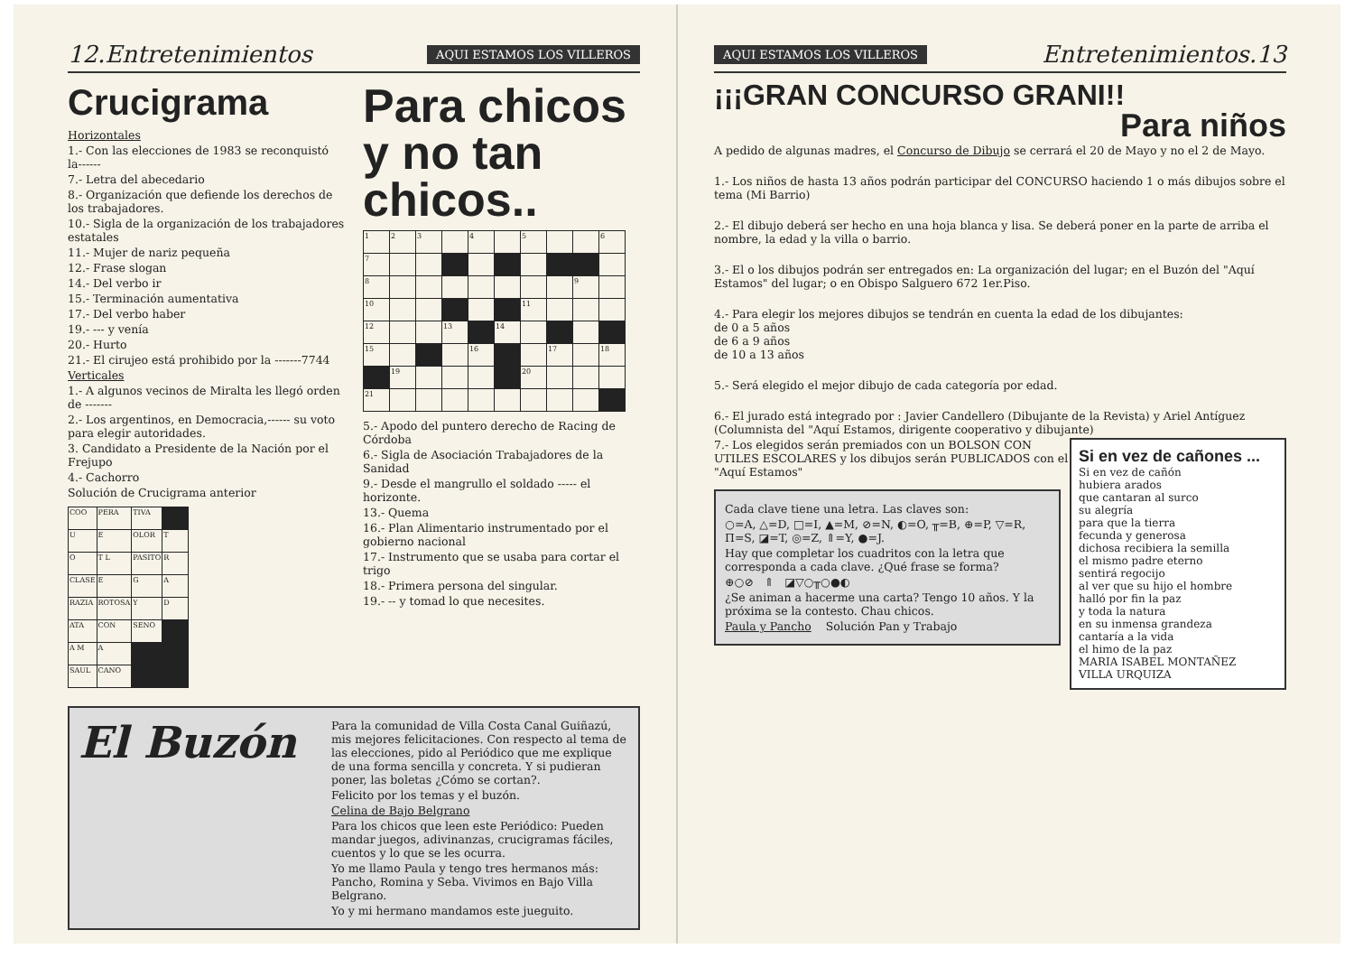12.Entretenimientos AQUI ESTAMOS LOS VILLEROS
Crucigrama
Horizontales
1.- Con las elecciones de 1983 se reconquistó la------
7.- Letra del abecedario
8.- Organización que defiende los derechos de los trabajadores.
10.- Sigla de la organización de los trabajadores estatales
11.- Mujer de nariz pequeña
12.- Frase slogan
14.- Del verbo ir
15.- Terminación aumentativa
17.- Del verbo haber
19.- --- y venía
20.- Hurto
21.- El cirujeo está prohibido por la -------7744
Verticales
1.- A algunos vecinos de Miralta les llegó orden de -------
2.- Los argentinos, en Democracia,------ su voto para elegir autoridades.
3. Candidato a Presidente de la Nación por el Frejupo
4.- Cachorro
Solución de Crucigrama anterior
| COO | PERA | TIVA | |
| U | E | OLOR | T |
| O | T L | PASITO | R |
| CLASE | E | G | A |
| RAZIA | ROTOSA | Y | D |
| ATA | CON | SENO | |
| A M | A | | |
| SAUL | CANO | | |
Para chicos y no tan chicos..
| 1 | 2 | 3 | | 4 | | 5 | | | 6 |
| 7 | | | | | | | | | |
| 8 | | | | | | | | 9 | |
| 10 | | | | | | 11 | | | |
| 12 | | | 13 | | 14 | | | | |
| 15 | | | | 16 | | | 17 | | 18 |
| | 19 | | | | | 20 | | | |
| 21 | | | | | | | | | |
5.- Apodo del puntero derecho de Racing de Córdoba
6.- Sigla de Asociación Trabajadores de la Sanidad
9.- Desde el mangrullo el soldado ----- el horizonte.
13.- Quema
16.- Plan Alimentario instrumentado por el gobierno nacional
17.- Instrumento que se usaba para cortar el trigo
18.- Primera persona del singular.
19.- -- y tomad lo que necesites.
El Buzón
Para la comunidad de Villa Costa Canal Guiñazú, mis mejores felicitaciones. Con respecto al tema de las elecciones, pido al Periódico que me explique de una forma sencilla y concreta. Y si pudieran poner, las boletas ¿Cómo se cortan?.
Felicito por los temas y el buzón.
Celina de Bajo Belgrano
Para los chicos que leen este Periódico: Pueden mandar juegos, adivinanzas, crucigramas fáciles, cuentos y lo que se les ocurra.
Yo me llamo Paula y tengo tres hermanos más: Pancho, Romina y Seba. Vivimos en Bajo Villa Belgrano.
Yo y mi hermano mandamos este jueguito.
AQUI ESTAMOS LOS VILLEROS Entretenimientos.13
¡¡¡GRAN CONCURSO GRANI!!
Para niños
A pedido de algunas madres, el Concurso de Dibujo se cerrará el 20 de Mayo y no el 2 de Mayo.
1.- Los niños de hasta 13 años podrán participar del CONCURSO haciendo 1 o más dibujos sobre el tema (Mi Barrio)
2.- El dibujo deberá ser hecho en una hoja blanca y lisa. Se deberá poner en la parte de arriba el nombre, la edad y la villa o barrio.
3.- El o los dibujos podrán ser entregados en: La organización del lugar; en el Buzón del "Aquí Estamos" del lugar; o en Obispo Salguero 672 1er.Piso.
4.- Para elegir los mejores dibujos se tendrán en cuenta la edad de los dibujantes:
de 0 a 5 años
de 6 a 9 años
de 10 a 13 años
5.- Será elegido el mejor dibujo de cada categoría por edad.
6.- El jurado está integrado por : Javier Candellero (Dibujante de la Revista) y Ariel Antíguez (Columnista del "Aquí Estamos, dirigente cooperativo y dibujante)
Si en vez de cañones ...
Si en vez de cañón
hubiera arados
que cantaran al surco
su alegría
para que la tierra
fecunda y generosa
dichosa recibiera la semilla
el mismo padre eterno
sentirá regocijo
al ver que su hijo el hombre
halló por fin la paz
y toda la natura
en su inmensa grandeza
cantaría a la vida
el himo de la paz
MARIA ISABEL MONTAÑEZ
VILLA URQUIZA
7.- Los elegidos serán premiados con un BOLSON CON UTILES ESCOLARES y los dibujos serán PUBLICADOS con el "Aquí Estamos"
Cada clave tiene una letra. Las claves son:
○=A, △=D, □=I, ▲=M, ⊘=N, ◐=O, ╥=B, ⊕=P, ▽=R, Π=S, ◪=T, ◎=Z, ⇑=Y, ●=J.
Hay que completar los cuadritos con la letra que corresponda a cada clave. ¿Qué frase se forma?
⊕○⊘ ⇑ ◪▽○╥○●◐
¿Se animan a hacerme una carta? Tengo 10 años. Y la próxima se la contesto. Chau chicos.
Paula y Pancho Solución Pan y Trabajo